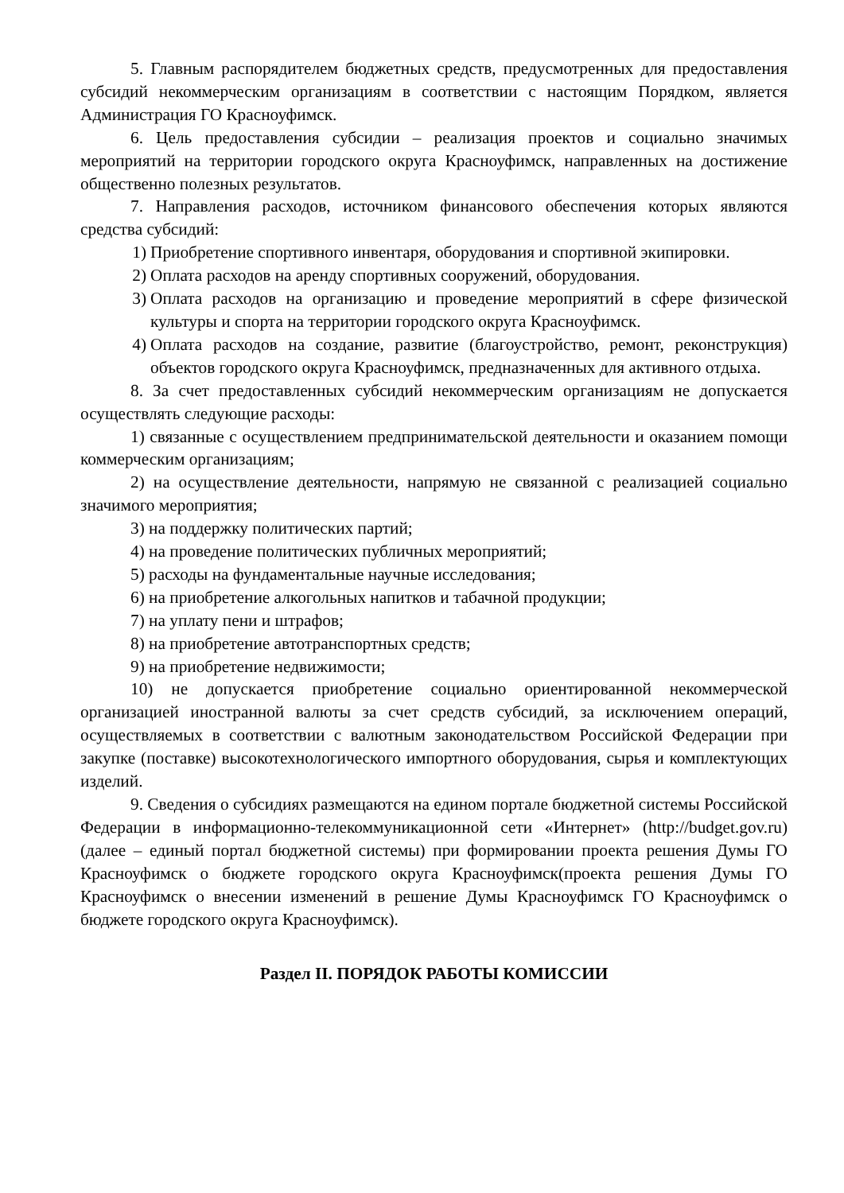5. Главным распорядителем бюджетных средств, предусмотренных для предоставления субсидий некоммерческим организациям в соответствии с настоящим Порядком, является Администрация ГО Красноуфимск.
6. Цель предоставления субсидии – реализация проектов и социально значимых мероприятий на территории городского округа Красноуфимск, направленных на достижение общественно полезных результатов.
7. Направления расходов, источником финансового обеспечения которых являются средства субсидий:
1) Приобретение спортивного инвентаря, оборудования и спортивной экипировки.
2) Оплата расходов на аренду спортивных сооружений, оборудования.
3) Оплата расходов на организацию и проведение мероприятий в сфере физической культуры и спорта на территории городского округа Красноуфимск.
4) Оплата расходов на создание, развитие (благоустройство, ремонт, реконструкция) объектов городского округа Красноуфимск, предназначенных для активного отдыха.
8. За счет предоставленных субсидий некоммерческим организациям не допускается осуществлять следующие расходы:
1) связанные с осуществлением предпринимательской деятельности и оказанием помощи коммерческим организациям;
2) на осуществление деятельности, напрямую не связанной с реализацией социально значимого мероприятия;
3) на поддержку политических партий;
4) на проведение политических публичных мероприятий;
5) расходы на фундаментальные научные исследования;
6) на приобретение алкогольных напитков и табачной продукции;
7) на уплату пени и штрафов;
8) на приобретение автотранспортных средств;
9) на приобретение недвижимости;
10) не допускается приобретение социально ориентированной некоммерческой организацией иностранной валюты за счет средств субсидий, за исключением операций, осуществляемых в соответствии с валютным законодательством Российской Федерации при закупке (поставке) высокотехнологического импортного оборудования, сырья и комплектующих изделий.
9. Сведения о субсидиях размещаются на едином портале бюджетной системы Российской Федерации в информационно-телекоммуникационной сети «Интернет» (http://budget.gov.ru) (далее – единый портал бюджетной системы) при формировании проекта решения Думы ГО Красноуфимск о бюджете городского округа Красноуфимск(проекта решения Думы ГО Красноуфимск о внесении изменений в решение Думы Красноуфимск ГО Красноуфимск о бюджете городского округа Красноуфимск).
Раздел II. ПОРЯДОК РАБОТЫ КОМИССИИ